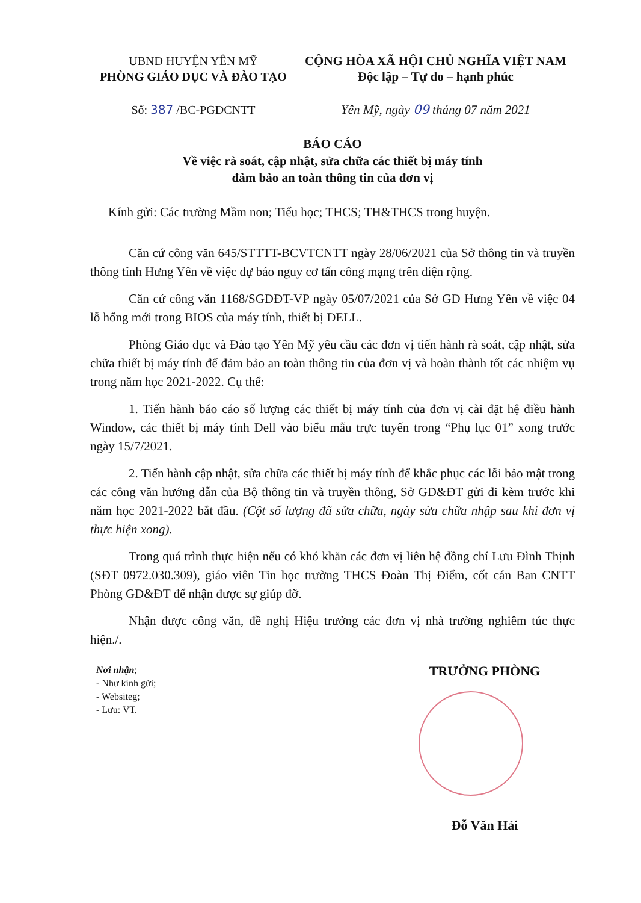UBND HUYỆN YÊN MỸ
PHÒNG GIÁO DỤC VÀ ĐÀO TẠO
Số: 387 /BC-PGDCNTT
CỘNG HÒA XÃ HỘI CHỦ NGHĨA VIỆT NAM
Độc lập – Tự do – hạnh phúc
Yên Mỹ, ngày 09 tháng 07 năm 2021
BÁO CÁO
Về việc rà soát, cập nhật, sửa chữa các thiết bị máy tính
đảm bảo an toàn thông tin của đơn vị
Kính gửi: Các trường Mầm non; Tiểu học; THCS; TH&THCS trong huyện.
Căn cứ công văn 645/STTTT-BCVTCNTT ngày 28/06/2021 của Sở thông tin và truyền thông tỉnh Hưng Yên về việc dự báo nguy cơ tấn công mạng trên diện rộng.
Căn cứ công văn 1168/SGDĐT-VP ngày 05/07/2021 của Sở GD Hưng Yên về việc 04 lỗ hổng mới trong BIOS của máy tính, thiết bị DELL.
Phòng Giáo dục và Đào tạo Yên Mỹ yêu cầu các đơn vị tiến hành rà soát, cập nhật, sửa chữa thiết bị máy tính để đảm bảo an toàn thông tin của đơn vị và hoàn thành tốt các nhiệm vụ trong năm học 2021-2022. Cụ thể:
1. Tiến hành báo cáo số lượng các thiết bị máy tính của đơn vị cài đặt hệ điều hành Window, các thiết bị máy tính Dell vào biểu mẫu trực tuyến trong “Phụ lục 01” xong trước ngày 15/7/2021.
2. Tiến hành cập nhật, sửa chữa các thiết bị máy tính để khắc phục các lỗi bảo mật trong các công văn hướng dẫn của Bộ thông tin và truyền thông, Sở GD&ĐT gửi đi kèm trước khi năm học 2021-2022 bắt đầu. (Cột số lượng đã sửa chữa, ngày sửa chữa nhập sau khi đơn vị thực hiện xong).
Trong quá trình thực hiện nếu có khó khăn các đơn vị liên hệ đồng chí Lưu Đình Thịnh (SĐT 0972.030.309), giáo viên Tin học trường THCS Đoàn Thị Điểm, cốt cán Ban CNTT Phòng GD&ĐT để nhận được sự giúp đỡ.
Nhận được công văn, đề nghị Hiệu trưởng các đơn vị nhà trường nghiêm túc thực hiện./.
Nơi nhận;
- Như kính gửi;
- Websiteg;
- Lưu: VT.
TRƯỞNG PHÒNG
Đỗ Văn Hải